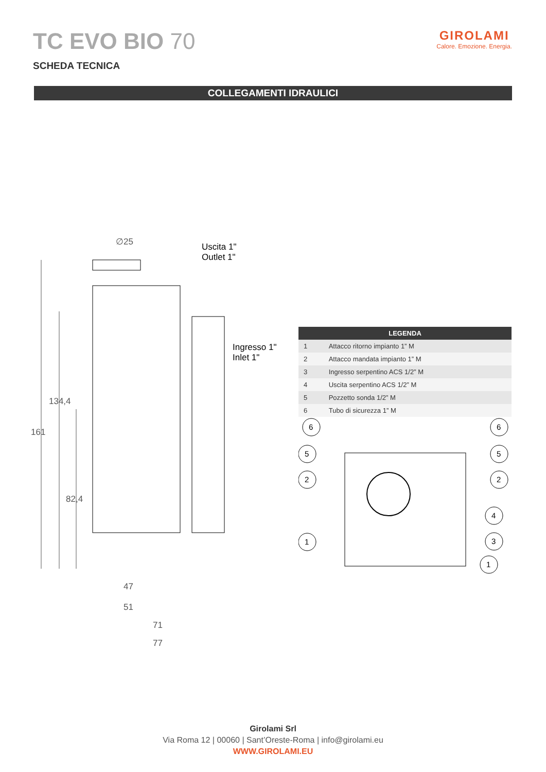TC EVO BIO 70
GIROLAMI
Calore. Emozione. Energia.
SCHEDA TECNICA
COLLEGAMENTI IDRAULICI
∅25
Uscita 1"
Outlet 1"
Ingresso 1"
Inlet 1"
161
134,4
82,4
47
51
71
77
| LEGENDA | |
| --- | --- |
| 1 | Attacco ritorno impianto 1” M |
| 2 | Attacco mandata impianto 1” M |
| 3 | Ingresso serpentino ACS 1/2” M |
| 4 | Uscita serpentino ACS 1/2” M |
| 5 | Pozzetto sonda 1/2” M |
| 6 | Tubo di sicurezza 1” M |
6
5
2
1
6
5
2
4
3
1
Girolami Srl
Via Roma 12 | 00060 | Sant’Oreste-Roma | info@girolami.eu
WWW.GIROLAMI.EU